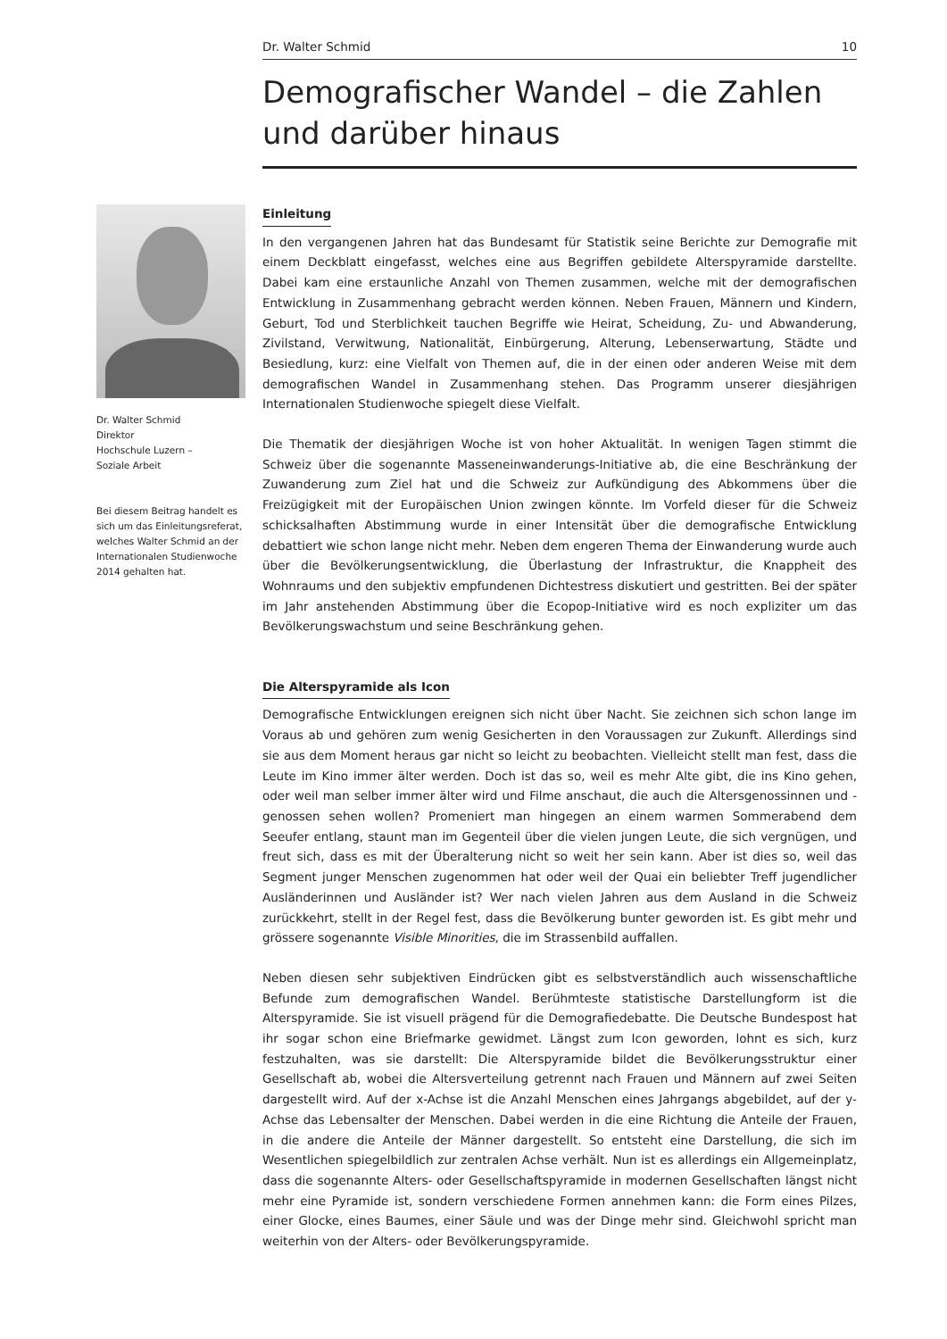Dr. Walter Schmid 10
Demografischer Wandel – die Zahlen und darüber hinaus
Dr. Walter Schmid
Direktor
Hochschule Luzern –
Soziale Arbeit
Bei diesem Beitrag handelt es sich um das Einleitungsreferat, welches Walter Schmid an der Internationalen Studienwoche 2014 gehalten hat.
Einleitung
In den vergangenen Jahren hat das Bundesamt für Statistik seine Berichte zur Demografie mit einem Deckblatt eingefasst, welches eine aus Begriffen gebildete Alterspyramide darstellte. Dabei kam eine erstaunliche Anzahl von Themen zusammen, welche mit der demografischen Entwicklung in Zusammenhang gebracht werden können. Neben Frauen, Männern und Kindern, Geburt, Tod und Sterblichkeit tauchen Begriffe wie Heirat, Scheidung, Zu- und Abwanderung, Zivilstand, Verwitwung, Nationalität, Einbürgerung, Alterung, Lebenserwartung, Städte und Besiedlung, kurz: eine Vielfalt von Themen auf, die in der einen oder anderen Weise mit dem demografischen Wandel in Zusammenhang stehen. Das Programm unserer diesjährigen Internationalen Studienwoche spiegelt diese Vielfalt.
Die Thematik der diesjährigen Woche ist von hoher Aktualität. In wenigen Tagen stimmt die Schweiz über die sogenannte Masseneinwanderungs-Initiative ab, die eine Beschränkung der Zuwanderung zum Ziel hat und die Schweiz zur Aufkündigung des Abkommens über die Freizügigkeit mit der Europäischen Union zwingen könnte. Im Vorfeld dieser für die Schweiz schicksalhaften Abstimmung wurde in einer Intensität über die demografische Entwicklung debattiert wie schon lange nicht mehr. Neben dem engeren Thema der Einwanderung wurde auch über die Bevölkerungsentwicklung, die Überlastung der Infrastruktur, die Knappheit des Wohnraums und den subjektiv empfundenen Dichtestress diskutiert und gestritten. Bei der später im Jahr anstehenden Abstimmung über die Ecopop-Initiative wird es noch expliziter um das Bevölkerungswachstum und seine Beschränkung gehen.
Die Alterspyramide als Icon
Demografische Entwicklungen ereignen sich nicht über Nacht. Sie zeichnen sich schon lange im Voraus ab und gehören zum wenig Gesicherten in den Voraussagen zur Zukunft. Allerdings sind sie aus dem Moment heraus gar nicht so leicht zu beobachten. Vielleicht stellt man fest, dass die Leute im Kino immer älter werden. Doch ist das so, weil es mehr Alte gibt, die ins Kino gehen, oder weil man selber immer älter wird und Filme anschaut, die auch die Altersgenossinnen und -genossen sehen wollen? Promeniert man hingegen an einem warmen Sommerabend dem Seeufer entlang, staunt man im Gegenteil über die vielen jungen Leute, die sich vergnügen, und freut sich, dass es mit der Überalterung nicht so weit her sein kann. Aber ist dies so, weil das Segment junger Menschen zugenommen hat oder weil der Quai ein beliebter Treff jugendlicher Ausländerinnen und Ausländer ist? Wer nach vielen Jahren aus dem Ausland in die Schweiz zurückkehrt, stellt in der Regel fest, dass die Bevölkerung bunter geworden ist. Es gibt mehr und grössere sogenannte Visible Minorities, die im Strassenbild auffallen.
Neben diesen sehr subjektiven Eindrücken gibt es selbstverständlich auch wissenschaftliche Befunde zum demografischen Wandel. Berühmteste statistische Darstellungform ist die Alterspyramide. Sie ist visuell prägend für die Demografiedebatte. Die Deutsche Bundespost hat ihr sogar schon eine Briefmarke gewidmet. Längst zum Icon geworden, lohnt es sich, kurz festzuhalten, was sie darstellt: Die Alterspyramide bildet die Bevölkerungsstruktur einer Gesellschaft ab, wobei die Altersverteilung getrennt nach Frauen und Männern auf zwei Seiten dargestellt wird. Auf der x-Achse ist die Anzahl Menschen eines Jahrgangs abgebildet, auf der y-Achse das Lebensalter der Menschen. Dabei werden in die eine Richtung die Anteile der Frauen, in die andere die Anteile der Männer dargestellt. So entsteht eine Darstellung, die sich im Wesentlichen spiegelbildlich zur zentralen Achse verhält. Nun ist es allerdings ein Allgemeinplatz, dass die sogenannte Alters- oder Gesellschaftspyramide in modernen Gesellschaften längst nicht mehr eine Pyramide ist, sondern verschiedene Formen annehmen kann: die Form eines Pilzes, einer Glocke, eines Baumes, einer Säule und was der Dinge mehr sind. Gleichwohl spricht man weiterhin von der Alters- oder Bevölkerungspyramide.